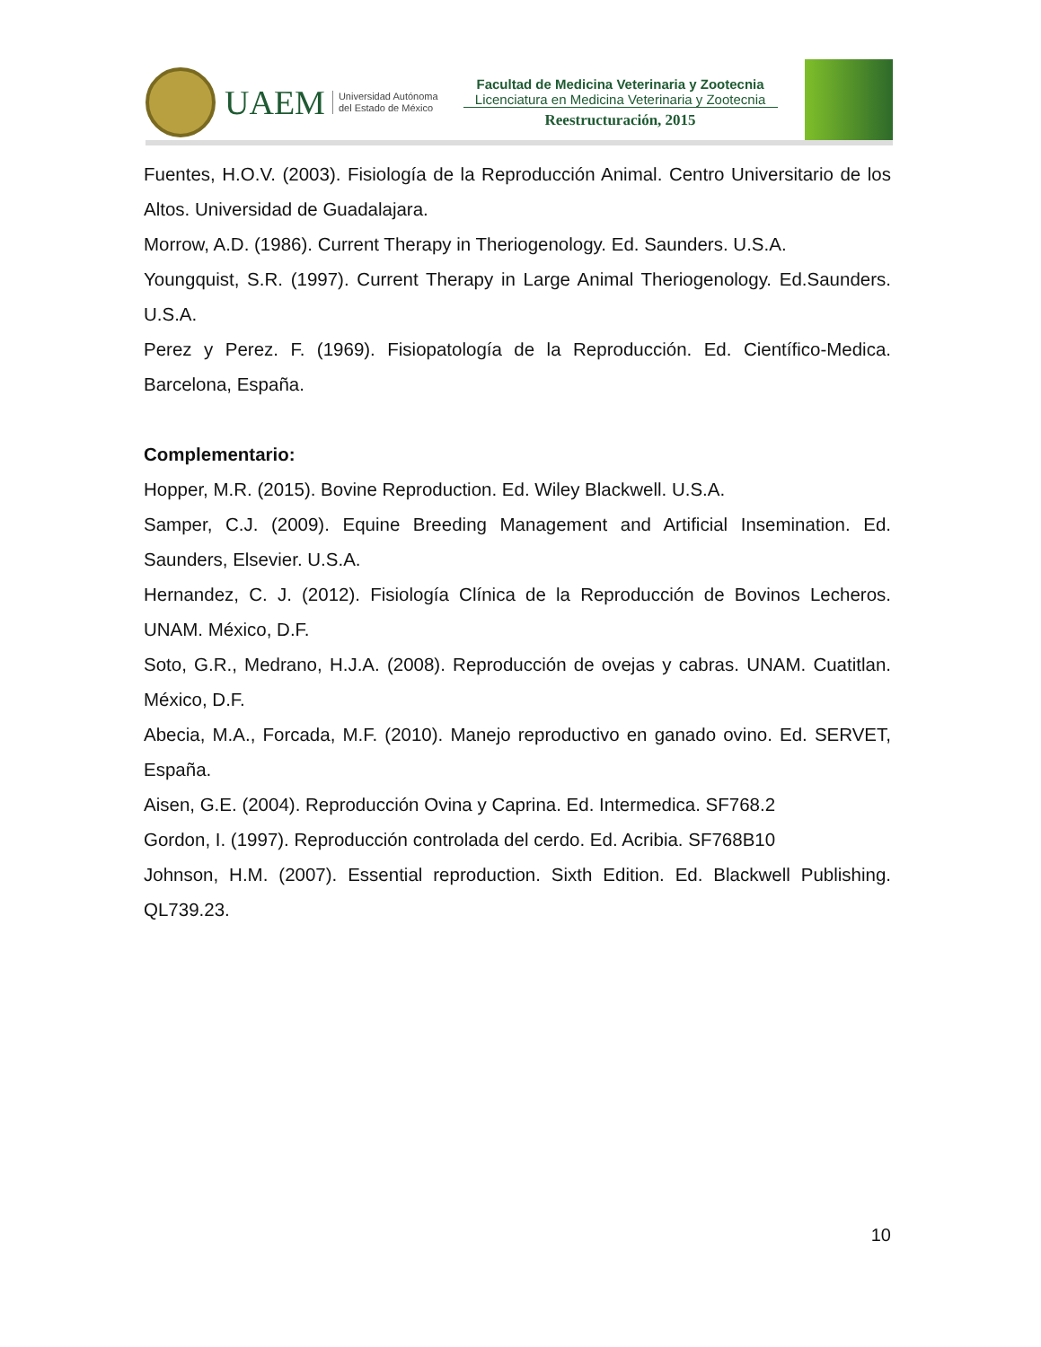UAEM
Universidad Autónoma
del Estado de México
Facultad de Medicina Veterinaria y Zootecnia
Licenciatura en Medicina Veterinaria y Zootecnia
Reestructuración, 2015
Fuentes, H.O.V. (2003). Fisiología de la Reproducción Animal. Centro Universitario de los Altos. Universidad de Guadalajara.
Morrow, A.D. (1986). Current Therapy in Theriogenology. Ed. Saunders. U.S.A.
Youngquist, S.R. (1997). Current Therapy in Large Animal Theriogenology. Ed.Saunders. U.S.A.
Perez y Perez. F. (1969). Fisiopatología de la Reproducción. Ed. Científico-Medica. Barcelona, España.
Complementario:
Hopper, M.R. (2015). Bovine Reproduction. Ed. Wiley Blackwell. U.S.A.
Samper, C.J. (2009). Equine Breeding Management and Artificial Insemination. Ed. Saunders, Elsevier. U.S.A.
Hernandez, C. J. (2012). Fisiología Clínica de la Reproducción de Bovinos Lecheros. UNAM. México, D.F.
Soto, G.R., Medrano, H.J.A. (2008). Reproducción de ovejas y cabras. UNAM. Cuatitlan. México, D.F.
Abecia, M.A., Forcada, M.F. (2010). Manejo reproductivo en ganado ovino. Ed. SERVET, España.
Aisen, G.E. (2004). Reproducción Ovina y Caprina. Ed. Intermedica. SF768.2
Gordon, I. (1997). Reproducción controlada del cerdo. Ed. Acribia. SF768B10
Johnson, H.M. (2007). Essential reproduction. Sixth Edition. Ed. Blackwell Publishing. QL739.23.
10